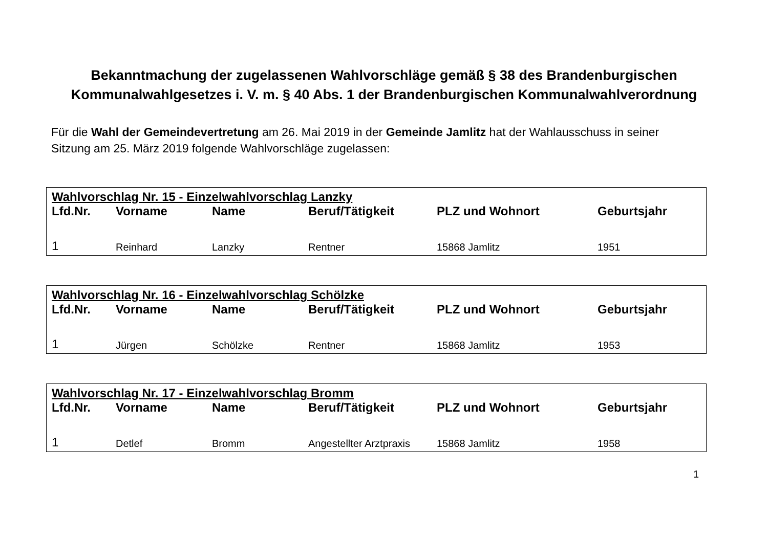Bekanntmachung der zugelassenen Wahlvorschläge gemäß § 38 des Brandenburgischen
Kommunalwahlgesetzes i. V. m. § 40 Abs. 1 der Brandenburgischen Kommunalwahlverordnung
Für die Wahl der Gemeindevertretung am 26. Mai 2019 in der Gemeinde Jamlitz hat der Wahlausschuss in seiner Sitzung am 25. März 2019 folgende Wahlvorschläge zugelassen:
| Wahlvorschlag Nr. 15 - Einzelwahlvorschlag Lanzky | | | | | |
| Lfd.Nr. | Vorname | Name | Beruf/Tätigkeit | PLZ und Wohnort | Geburtsjahr |
| 1 | Reinhard | Lanzky | Rentner | 15868 Jamlitz | 1951 |
| Wahlvorschlag Nr. 16 - Einzelwahlvorschlag Schölzke | | | | | |
| Lfd.Nr. | Vorname | Name | Beruf/Tätigkeit | PLZ und Wohnort | Geburtsjahr |
| 1 | Jürgen | Schölzke | Rentner | 15868 Jamlitz | 1953 |
| Wahlvorschlag Nr. 17 - Einzelwahlvorschlag Bromm | | | | | |
| Lfd.Nr. | Vorname | Name | Beruf/Tätigkeit | PLZ und Wohnort | Geburtsjahr |
| 1 | Detlef | Bromm | Angestellter Arztpraxis | 15868 Jamlitz | 1958 |
1